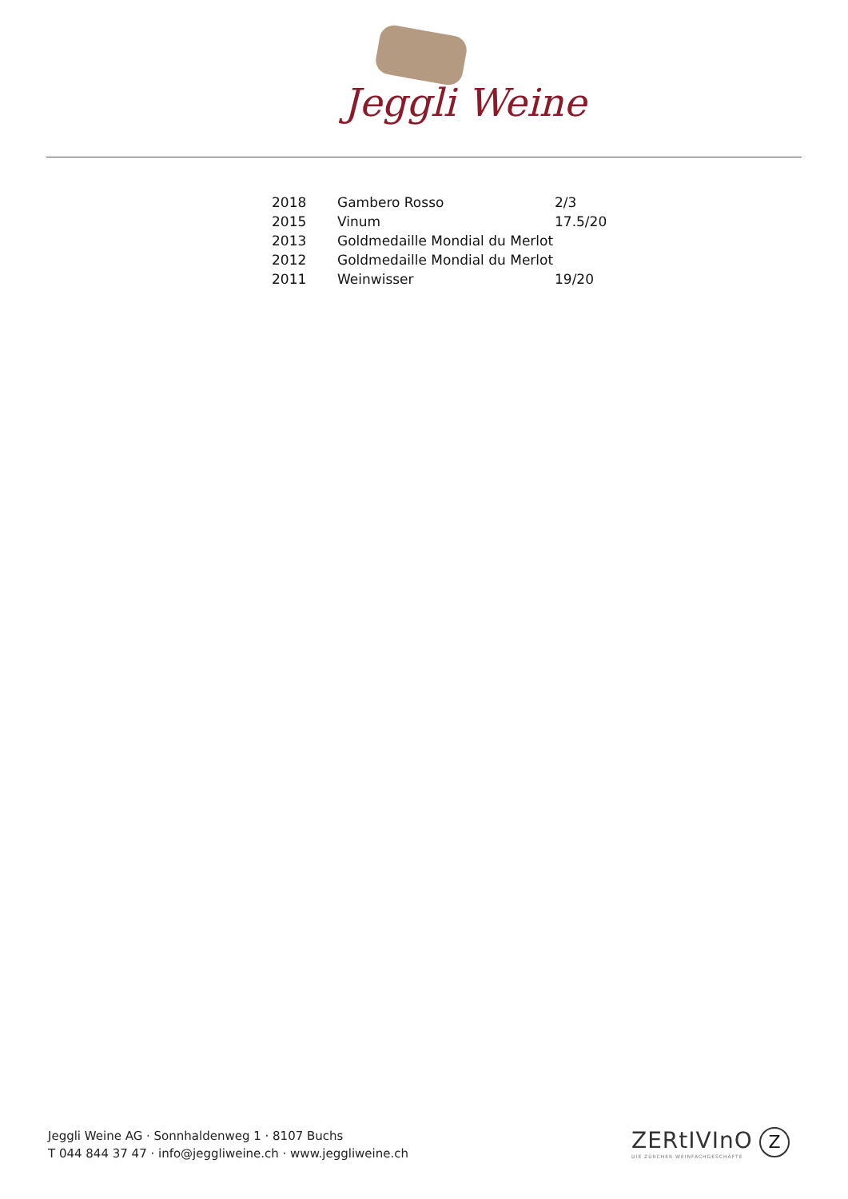Jeggli Weine
| 2018 | Gambero Rosso | 2/3 |
| 2015 | Vinum | 17.5/20 |
| 2013 | Goldmedaille Mondial du Merlot | |
| 2012 | Goldmedaille Mondial du Merlot | |
| 2011 | Weinwisser | 19/20 |
Jeggli Weine AG · Sonnhaldenweg 1 · 8107 Buchs
T 044 844 37 47 · info@jeggliweine.ch · www.jeggliweine.ch
ZERtIVInO
DIE ZÜRCHER WEINFACHGESCHÄFTE
Z